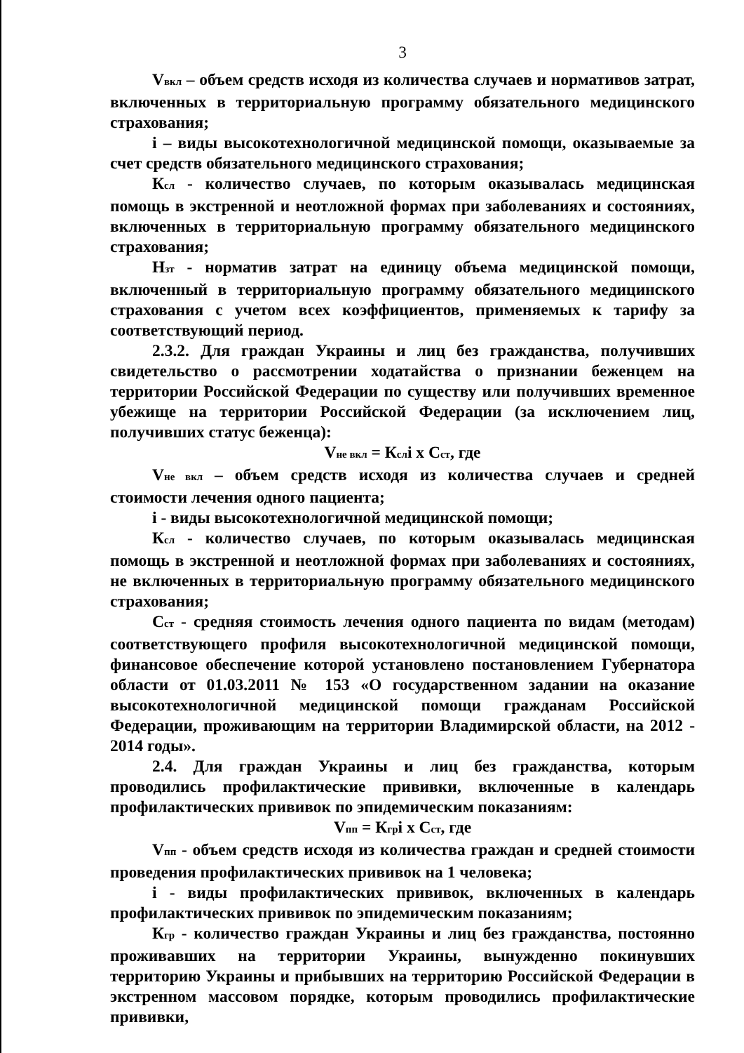3
Vвкл – объем средств исходя из количества случаев и нормативов затрат, включенных в территориальную программу обязательного медицинского страхования;
i – виды высокотехнологичной медицинской помощи, оказываемые за счет средств обязательного медицинского страхования;
Ксл - количество случаев, по которым оказывалась медицинская помощь в экстренной и неотложной формах при заболеваниях и состояниях, включенных в территориальную программу обязательного медицинского страхования;
Нзт - норматив затрат на единицу объема медицинской помощи, включенный в территориальную программу обязательного медицинского страхования с учетом всех коэффициентов, применяемых к тарифу за соответствующий период.
2.3.2. Для граждан Украины и лиц без гражданства, получивших свидетельство о рассмотрении ходатайства о признании беженцем на территории Российской Федерации по существу или получивших временное убежище на территории Российской Федерации (за исключением лиц, получивших статус беженца):
Vне вкл = Кслi х Сст, где
Vне вкл – объем средств исходя из количества случаев и средней стоимости лечения одного пациента;
i - виды высокотехнологичной медицинской помощи;
Ксл - количество случаев, по которым оказывалась медицинская помощь в экстренной и неотложной формах при заболеваниях и состояниях, не включенных в территориальную программу обязательного медицинского страхования;
Сст - средняя стоимость лечения одного пациента по видам (методам) соответствующего профиля высокотехнологичной медицинской помощи, финансовое обеспечение которой установлено постановлением Губернатора области от 01.03.2011 № 153 «О государственном задании на оказание высокотехнологичной медицинской помощи гражданам Российской Федерации, проживающим на территории Владимирской области, на 2012 - 2014 годы».
2.4. Для граждан Украины и лиц без гражданства, которым проводились профилактические прививки, включенные в календарь профилактических прививок по эпидемическим показаниям:
Vпп = Кгрi х Сст, где
Vпп - объем средств исходя из количества граждан и средней стоимости проведения профилактических прививок на 1 человека;
i - виды профилактических прививок, включенных в календарь профилактических прививок по эпидемическим показаниям;
Кгр - количество граждан Украины и лиц без гражданства, постоянно проживавших на территории Украины, вынужденно покинувших территорию Украины и прибывших на территорию Российской Федерации в экстренном массовом порядке, которым проводились профилактические прививки,